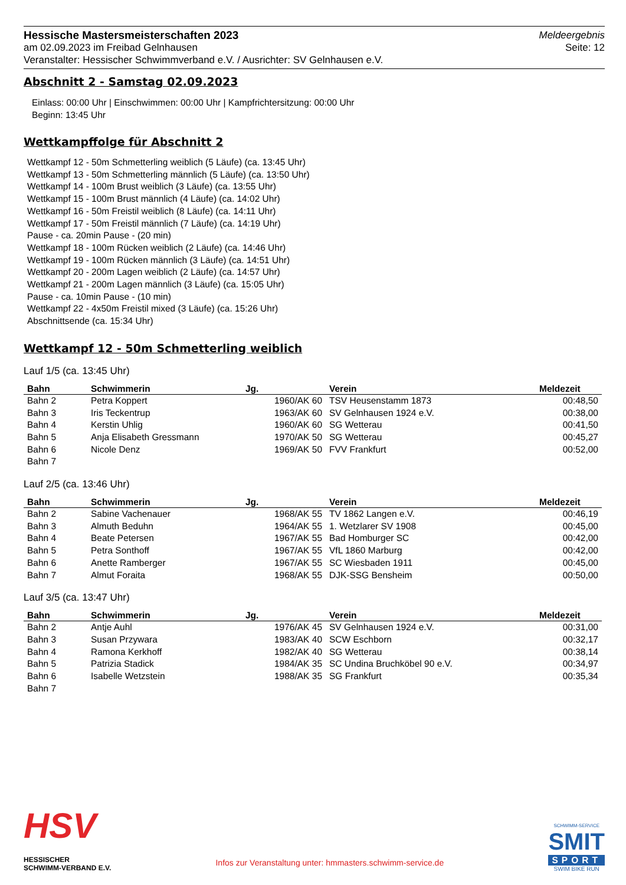Hessische Mastersmeisterschaften 2023
am 02.09.2023 im Freibad Gelnhausen
Veranstalter: Hessischer Schwimmverband e.V. / Ausrichter: SV Gelnhausen e.V.
Meldeergebnis
Seite: 12
Abschnitt 2 - Samstag 02.09.2023
Einlass: 00:00 Uhr | Einschwimmen: 00:00 Uhr | Kampfrichtersitzung: 00:00 Uhr
Beginn: 13:45 Uhr
Wettkampffolge für Abschnitt 2
Wettkampf 12 - 50m Schmetterling weiblich (5 Läufe) (ca. 13:45 Uhr)
Wettkampf 13 - 50m Schmetterling männlich (5 Läufe) (ca. 13:50 Uhr)
Wettkampf 14 - 100m Brust weiblich (3 Läufe) (ca. 13:55 Uhr)
Wettkampf 15 - 100m Brust männlich (4 Läufe) (ca. 14:02 Uhr)
Wettkampf 16 - 50m Freistil weiblich (8 Läufe) (ca. 14:11 Uhr)
Wettkampf 17 - 50m Freistil männlich (7 Läufe) (ca. 14:19 Uhr)
Pause - ca. 20min Pause - (20 min)
Wettkampf 18 - 100m Rücken weiblich (2 Läufe) (ca. 14:46 Uhr)
Wettkampf 19 - 100m Rücken männlich (3 Läufe) (ca. 14:51 Uhr)
Wettkampf 20 - 200m Lagen weiblich (2 Läufe) (ca. 14:57 Uhr)
Wettkampf 21 - 200m Lagen männlich (3 Läufe) (ca. 15:05 Uhr)
Pause - ca. 10min Pause - (10 min)
Wettkampf 22 - 4x50m Freistil mixed (3 Läufe) (ca. 15:26 Uhr)
Abschnittsende (ca. 15:34 Uhr)
Wettkampf 12 - 50m Schmetterling weiblich
Lauf 1/5 (ca. 13:45 Uhr)
| Bahn | Schwimmerin | Jg. | Verein | Meldezeit |
| --- | --- | --- | --- | --- |
| Bahn 2 | Petra Koppert | 1960/AK 60 | TSV Heusenstamm 1873 | 00:48,50 |
| Bahn 3 | Iris Teckentrup | 1963/AK 60 | SV Gelnhausen 1924 e.V. | 00:38,00 |
| Bahn 4 | Kerstin Uhlig | 1960/AK 60 | SG Wetterau | 00:41,50 |
| Bahn 5 | Anja Elisabeth Gressmann | 1970/AK 50 | SG Wetterau | 00:45,27 |
| Bahn 6 | Nicole Denz | 1969/AK 50 | FVV Frankfurt | 00:52,00 |
| Bahn 7 | | | | |
Lauf 2/5 (ca. 13:46 Uhr)
| Bahn | Schwimmerin | Jg. | Verein | Meldezeit |
| --- | --- | --- | --- | --- |
| Bahn 2 | Sabine Vachenauer | 1968/AK 55 | TV 1862 Langen e.V. | 00:46,19 |
| Bahn 3 | Almuth Beduhn | 1964/AK 55 | 1. Wetzlarer SV 1908 | 00:45,00 |
| Bahn 4 | Beate Petersen | 1967/AK 55 | Bad Homburger SC | 00:42,00 |
| Bahn 5 | Petra Sonthoff | 1967/AK 55 | VfL 1860 Marburg | 00:42,00 |
| Bahn 6 | Anette Ramberger | 1967/AK 55 | SC Wiesbaden 1911 | 00:45,00 |
| Bahn 7 | Almut Foraita | 1968/AK 55 | DJK-SSG Bensheim | 00:50,00 |
Lauf 3/5 (ca. 13:47 Uhr)
| Bahn | Schwimmerin | Jg. | Verein | Meldezeit |
| --- | --- | --- | --- | --- |
| Bahn 2 | Antje Auhl | 1976/AK 45 | SV Gelnhausen 1924 e.V. | 00:31,00 |
| Bahn 3 | Susan Przywara | 1983/AK 40 | SCW Eschborn | 00:32,17 |
| Bahn 4 | Ramona Kerkhoff | 1982/AK 40 | SG Wetterau | 00:38,14 |
| Bahn 5 | Patrizia Stadick | 1984/AK 35 | SC Undina Bruchköbel 90 e.V. | 00:34,97 |
| Bahn 6 | Isabelle Wetzstein | 1988/AK 35 | SG Frankfurt | 00:35,34 |
| Bahn 7 | | | | |
HSV
HESSISCHER
SCHWIMM-VERBAND E.V.
Infos zur Veranstaltung unter: hmmasters.schwimm-service.de
SCHWIMM-SERVICE
SMIT
SPORT
SWIM BIKE RUN